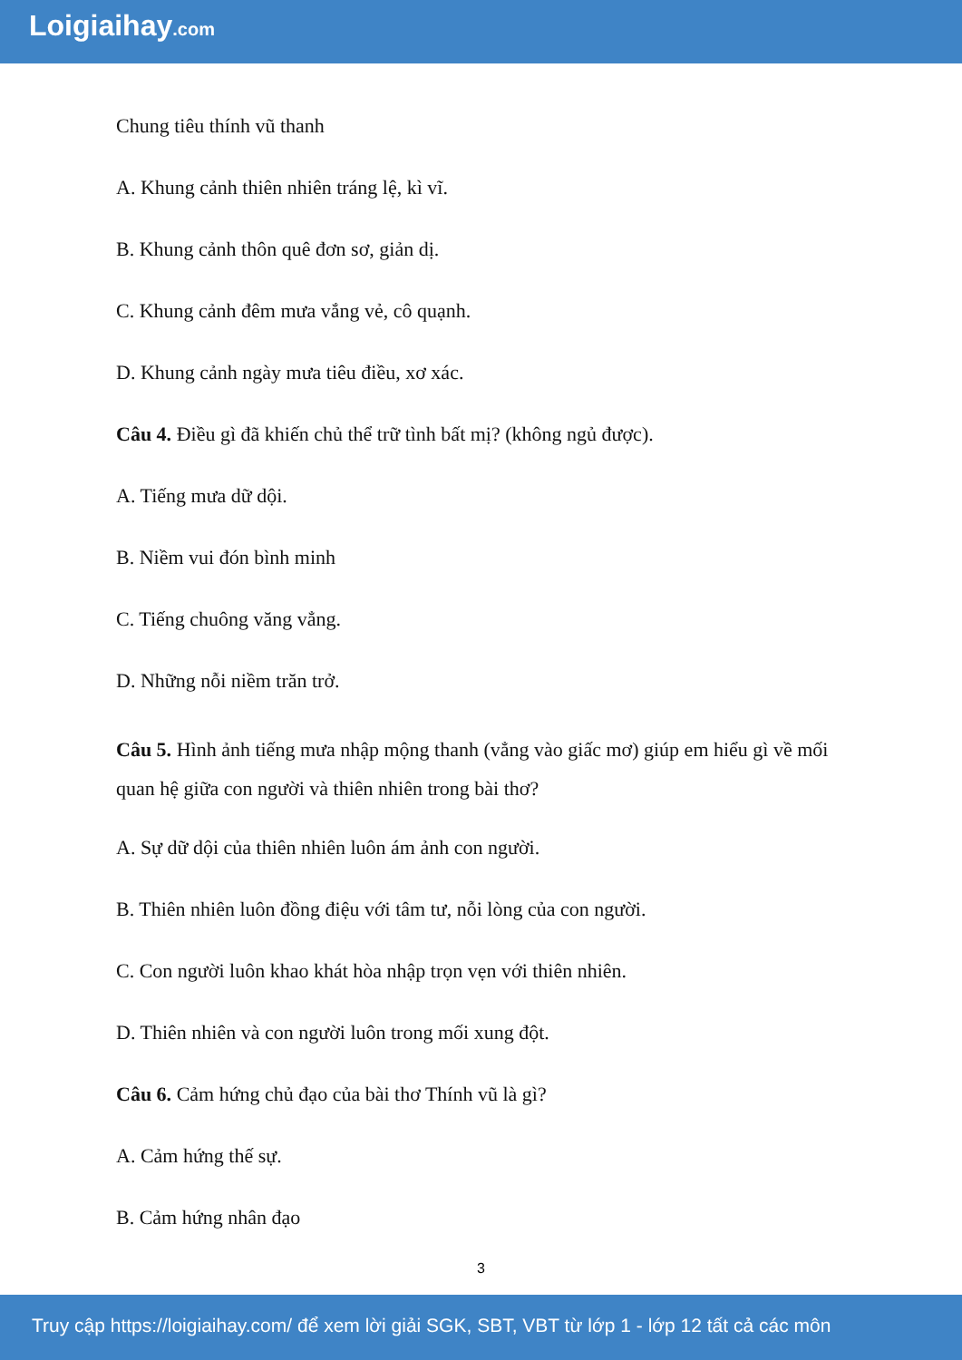Loigiaihay.com
Chung tiêu thính vũ thanh
A. Khung cảnh thiên nhiên tráng lệ, kì vĩ.
B. Khung cảnh thôn quê đơn sơ, giản dị.
C. Khung cảnh đêm mưa vắng vẻ, cô quạnh.
D. Khung cảnh ngày mưa tiêu điều, xơ xác.
Câu 4. Điều gì đã khiến chủ thể trữ tình bất mị? (không ngủ được).
A. Tiếng mưa dữ dội.
B. Niềm vui đón bình minh
C. Tiếng chuông văng vẳng.
D. Những nỗi niềm trăn trở.
Câu 5. Hình ảnh tiếng mưa nhập mộng thanh (vẳng vào giấc mơ) giúp em hiểu gì về mối quan hệ giữa con người và thiên nhiên trong bài thơ?
A. Sự dữ dội của thiên nhiên luôn ám ảnh con người.
B. Thiên nhiên luôn đồng điệu với tâm tư, nỗi lòng của con người.
C. Con người luôn khao khát hòa nhập trọn vẹn với thiên nhiên.
D. Thiên nhiên và con người luôn trong mối xung đột.
Câu 6. Cảm hứng chủ đạo của bài thơ Thính vũ là gì?
A. Cảm hứng thế sự.
B. Cảm hứng nhân đạo
3
Truy cập https://loigiaihay.com/ để xem lời giải SGK, SBT, VBT từ lớp 1 - lớp 12 tất cả các môn